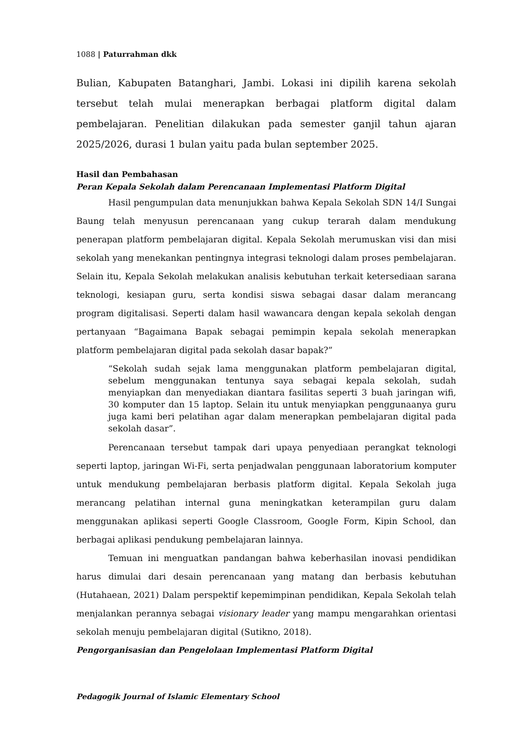1088 | Paturrahman dkk
Bulian, Kabupaten Batanghari, Jambi. Lokasi ini dipilih karena sekolah tersebut telah mulai menerapkan berbagai platform digital dalam pembelajaran. Penelitian dilakukan pada semester ganjil tahun ajaran 2025/2026, durasi 1 bulan yaitu pada bulan september 2025.
Hasil dan Pembahasan
Peran Kepala Sekolah dalam Perencanaan Implementasi Platform Digital
Hasil pengumpulan data menunjukkan bahwa Kepala Sekolah SDN 14/I Sungai Baung telah menyusun perencanaan yang cukup terarah dalam mendukung penerapan platform pembelajaran digital. Kepala Sekolah merumuskan visi dan misi sekolah yang menekankan pentingnya integrasi teknologi dalam proses pembelajaran. Selain itu, Kepala Sekolah melakukan analisis kebutuhan terkait ketersediaan sarana teknologi, kesiapan guru, serta kondisi siswa sebagai dasar dalam merancang program digitalisasi. Seperti dalam hasil wawancara dengan kepala sekolah dengan pertanyaan “Bagaimana Bapak sebagai pemimpin kepala sekolah menerapkan platform pembelajaran digital pada sekolah dasar bapak?”
“Sekolah sudah sejak lama menggunakan platform pembelajaran digital, sebelum menggunakan tentunya saya sebagai kepala sekolah, sudah menyiapkan dan menyediakan diantara fasilitas seperti 3 buah jaringan wifi, 30 komputer dan 15 laptop. Selain itu untuk menyiapkan penggunaanya guru juga kami beri pelatihan agar dalam menerapkan pembelajaran digital pada sekolah dasar”.
Perencanaan tersebut tampak dari upaya penyediaan perangkat teknologi seperti laptop, jaringan Wi-Fi, serta penjadwalan penggunaan laboratorium komputer untuk mendukung pembelajaran berbasis platform digital. Kepala Sekolah juga merancang pelatihan internal guna meningkatkan keterampilan guru dalam menggunakan aplikasi seperti Google Classroom, Google Form, Kipin School, dan berbagai aplikasi pendukung pembelajaran lainnya.
Temuan ini menguatkan pandangan bahwa keberhasilan inovasi pendidikan harus dimulai dari desain perencanaan yang matang dan berbasis kebutuhan (Hutahaean, 2021) Dalam perspektif kepemimpinan pendidikan, Kepala Sekolah telah menjalankan perannya sebagai visionary leader yang mampu mengarahkan orientasi sekolah menuju pembelajaran digital (Sutikno, 2018).
Pengorganisasian dan Pengelolaan Implementasi Platform Digital
Pedagogik Journal of Islamic Elementary School